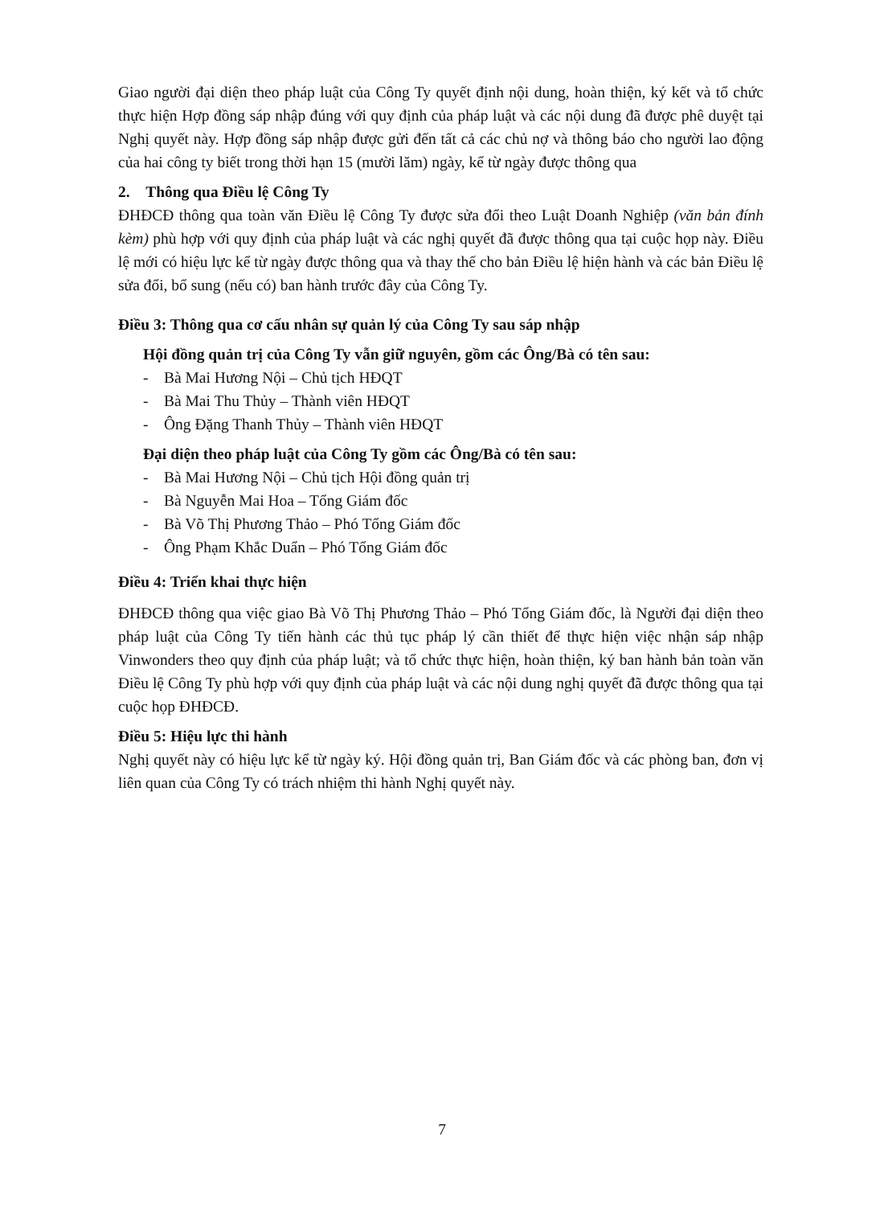Giao người đại diện theo pháp luật của Công Ty quyết định nội dung, hoàn thiện, ký kết và tổ chức thực hiện Hợp đồng sáp nhập đúng với quy định của pháp luật và các nội dung đã được phê duyệt tại Nghị quyết này. Hợp đồng sáp nhập được gửi đến tất cả các chủ nợ và thông báo cho người lao động của hai công ty biết trong thời hạn 15 (mười lăm) ngày, kể từ ngày được thông qua
2. Thông qua Điều lệ Công Ty
ĐHĐCĐ thông qua toàn văn Điều lệ Công Ty được sửa đổi theo Luật Doanh Nghiệp (văn bản đính kèm) phù hợp với quy định của pháp luật và các nghị quyết đã được thông qua tại cuộc họp này. Điều lệ mới có hiệu lực kể từ ngày được thông qua và thay thế cho bản Điều lệ hiện hành và các bản Điều lệ sửa đổi, bổ sung (nếu có) ban hành trước đây của Công Ty.
Điều 3: Thông qua cơ cấu nhân sự quản lý của Công Ty sau sáp nhập
Hội đồng quản trị của Công Ty vẫn giữ nguyên, gồm các Ông/Bà có tên sau:
- Bà Mai Hương Nội – Chủ tịch HĐQT
- Bà Mai Thu Thủy – Thành viên HĐQT
- Ông Đặng Thanh Thủy – Thành viên HĐQT
Đại diện theo pháp luật của Công Ty gồm các Ông/Bà có tên sau:
- Bà Mai Hương Nội – Chủ tịch Hội đồng quản trị
- Bà Nguyễn Mai Hoa – Tổng Giám đốc
- Bà Võ Thị Phương Thảo – Phó Tổng Giám đốc
- Ông Phạm Khắc Duẩn – Phó Tổng Giám đốc
Điều 4: Triển khai thực hiện
ĐHĐCĐ thông qua việc giao Bà Võ Thị Phương Thảo – Phó Tổng Giám đốc, là Người đại diện theo pháp luật của Công Ty tiến hành các thủ tục pháp lý cần thiết để thực hiện việc nhận sáp nhập Vinwonders theo quy định của pháp luật; và tổ chức thực hiện, hoàn thiện, ký ban hành bản toàn văn Điều lệ Công Ty phù hợp với quy định của pháp luật và các nội dung nghị quyết đã được thông qua tại cuộc họp ĐHĐCĐ.
Điều 5: Hiệu lực thi hành
Nghị quyết này có hiệu lực kể từ ngày ký. Hội đồng quản trị, Ban Giám đốc và các phòng ban, đơn vị liên quan của Công Ty có trách nhiệm thi hành Nghị quyết này.
7